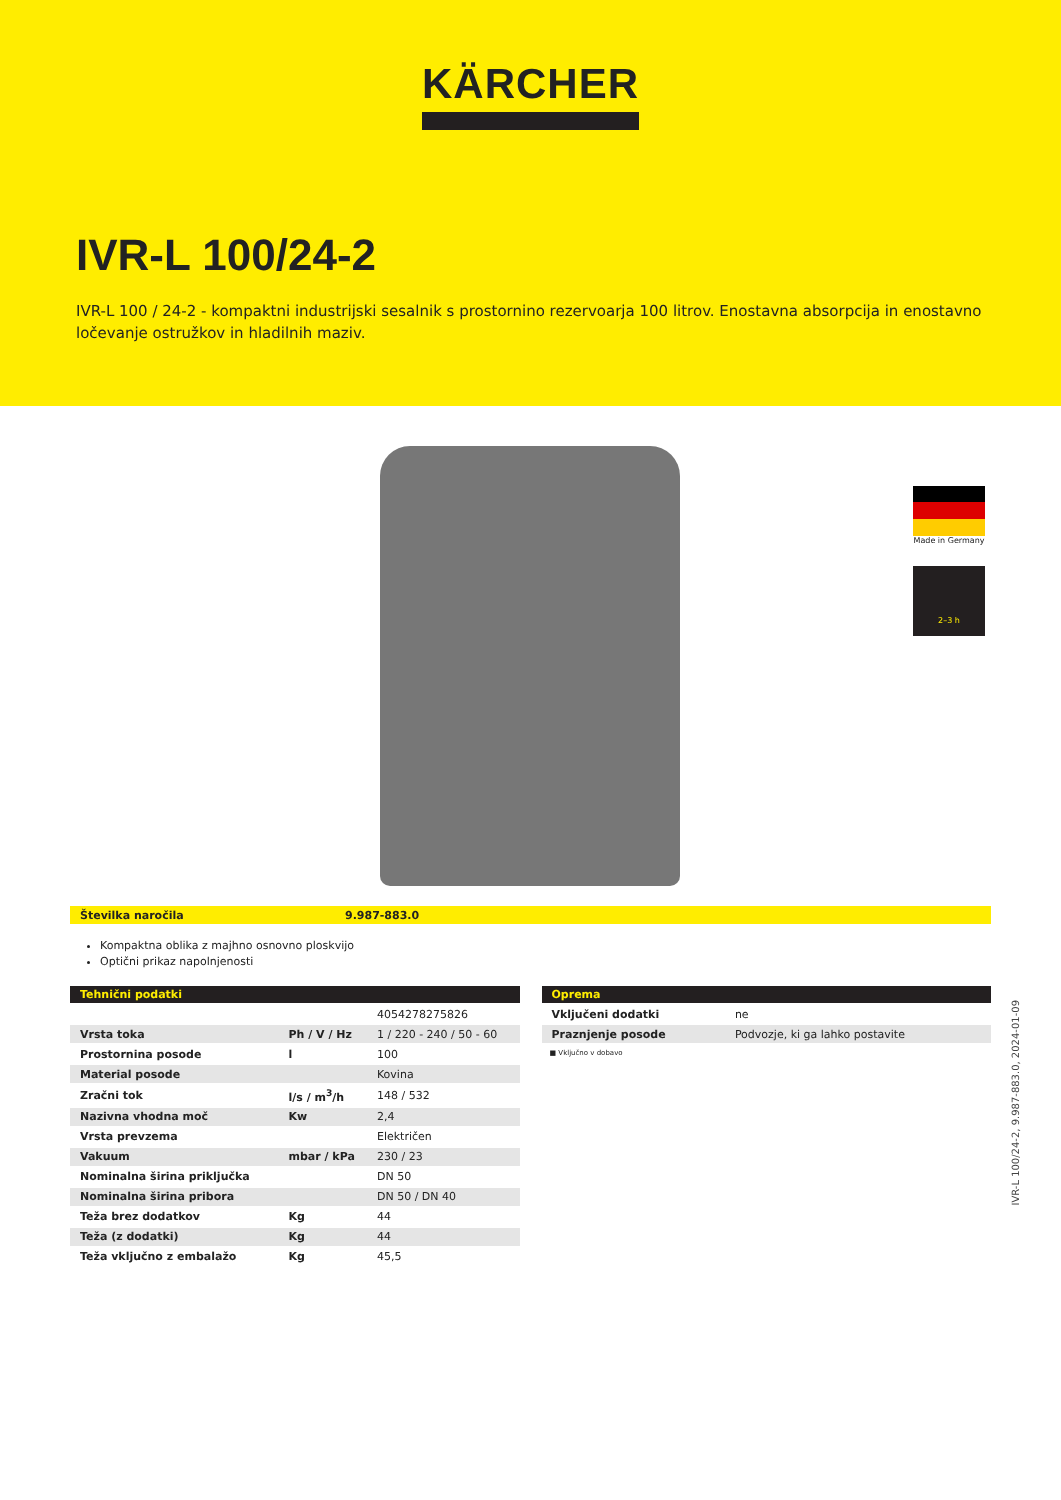KÄRCHER
IVR-L 100/24-2
IVR-L 100 / 24-2 - kompaktni industrijski sesalnik s prostornino rezervoarja 100 litrov. Enostavna absorpcija in enostavno ločevanje ostružkov in hladilnih maziv.
Made in Germany
2–3 h
Številka naročila 9.987-883.0
Kompaktna oblika z majhno osnovno ploskvijo
Optični prikaz napolnjenosti
| Tehnični podatki | | |
| --- | --- | --- |
| | | 4054278275826 |
| Vrsta toka | Ph / V / Hz | 1 / 220 - 240 / 50 - 60 |
| Prostornina posode | l | 100 |
| Material posode | | Kovina |
| Zračni tok | l/s / m<sup>3</sup>/h | 148 / 532 |
| Nazivna vhodna moč | Kw | 2,4 |
| Vrsta prevzema | | Električen |
| Vakuum | mbar / kPa | 230 / 23 |
| Nominalna širina priključka | | DN 50 |
| Nominalna širina pribora | | DN 50 / DN 40 |
| Teža brez dodatkov | Kg | 44 |
| Teža (z dodatki) | Kg | 44 |
| Teža vključno z embalažo | Kg | 45,5 |
| Oprema | |
| --- | --- |
| Vključeni dodatki | ne |
| Praznjenje posode | Podvozje, ki ga lahko postavite |
■ Vključno v dobavo
IVR-L 100/24-2, 9.987-883.0, 2024-01-09